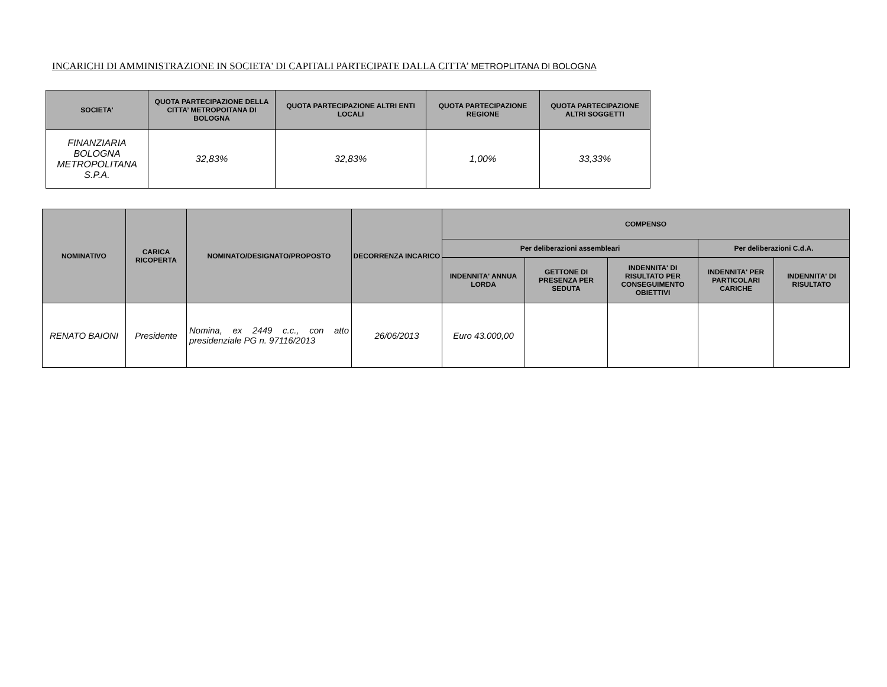INCARICHI DI AMMINISTRAZIONE IN SOCIETA' DI CAPITALI PARTECIPATE DALLA CITTA’ METROPLITANA DI BOLOGNA
| SOCIETA' | QUOTA PARTECIPAZIONE DELLA CITTA’ METROPOITANA DI BOLOGNA | QUOTA PARTECIPAZIONE ALTRI ENTI LOCALI | QUOTA PARTECIPAZIONE REGIONE | QUOTA PARTECIPAZIONE ALTRI SOGGETTI |
| --- | --- | --- | --- | --- |
| FINANZIARIA BOLOGNA METROPOLITANA S.P.A. | 32,83% | 32,83% | 1,00% | 33,33% |
| NOMINATIVO | CARICA RICOPERTA | NOMINATO/DESIGNATO/PROPOSTO | DECORRENZA INCARICO | COMPENSO | | | | |
| --- | --- | --- | --- | --- | --- | --- | --- | --- |
| | | | | Per deliberazioni assembleari | | | Per deliberazioni C.d.A. | |
| | | | | INDENNITA' ANNUA LORDA | GETTONE DI PRESENZA PER SEDUTA | INDENNITA' DI RISULTATO PER CONSEGUIMENTO OBIETTIVI | INDENNITA' PER PARTICOLARI CARICHE | INDENNITA' DI RISULTATO |
| RENATO BAIONI | Presidente | Nomina, ex 2449 c.c., con atto presidenziale PG n. 97116/2013 | 26/06/2013 | Euro 43.000,00 | | | | |